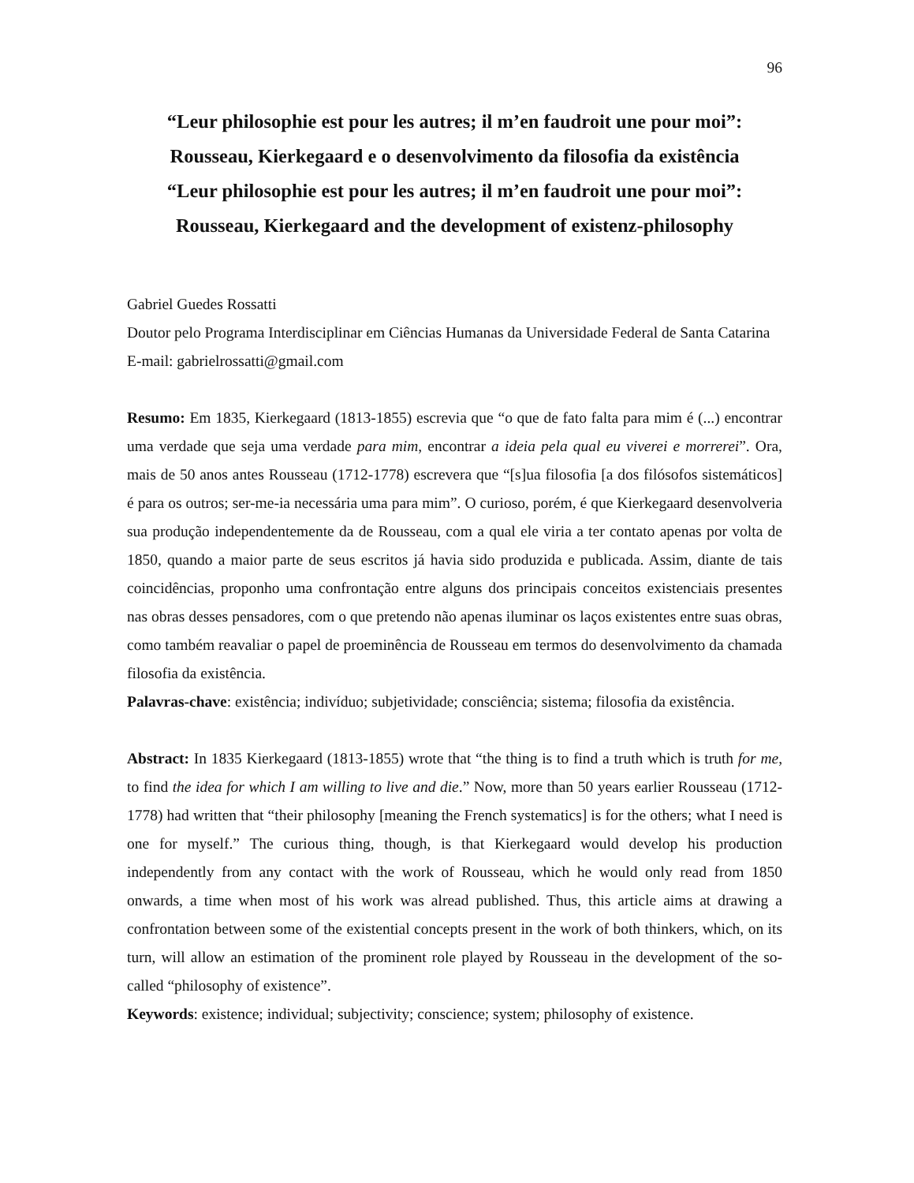96
“Leur philosophie est pour les autres; il m’en faudroit une pour moi”:
Rousseau, Kierkegaard e o desenvolvimento da filosofia da existência
“Leur philosophie est pour les autres; il m’en faudroit une pour moi”:
Rousseau, Kierkegaard and the development of existenz-philosophy
Gabriel Guedes Rossatti
Doutor pelo Programa Interdisciplinar em Ciências Humanas da Universidade Federal de Santa Catarina
E-mail: gabrielrossatti@gmail.com
Resumo: Em 1835, Kierkegaard (1813-1855) escrevia que “o que de fato falta para mim é (...) encontrar uma verdade que seja uma verdade para mim, encontrar a ideia pela qual eu viverei e morrerei”. Ora, mais de 50 anos antes Rousseau (1712-1778) escrevera que “[s]ua filosofia [a dos filósofos sistemáticos] é para os outros; ser-me-ia necessária uma para mim”. O curioso, porém, é que Kierkegaard desenvolveria sua produção independentemente da de Rousseau, com a qual ele viria a ter contato apenas por volta de 1850, quando a maior parte de seus escritos já havia sido produzida e publicada. Assim, diante de tais coincidências, proponho uma confrontação entre alguns dos principais conceitos existenciais presentes nas obras desses pensadores, com o que pretendo não apenas iluminar os laços existentes entre suas obras, como também reavaliar o papel de proeminência de Rousseau em termos do desenvolvimento da chamada filosofia da existência.
Palavras-chave: existência; indivíduo; subjetividade; consciência; sistema; filosofia da existência.
Abstract: In 1835 Kierkegaard (1813-1855) wrote that “the thing is to find a truth which is truth for me, to find the idea for which I am willing to live and die.” Now, more than 50 years earlier Rousseau (1712-1778) had written that “their philosophy [meaning the French systematics] is for the others; what I need is one for myself.” The curious thing, though, is that Kierkegaard would develop his production independently from any contact with the work of Rousseau, which he would only read from 1850 onwards, a time when most of his work was alread published. Thus, this article aims at drawing a confrontation between some of the existential concepts present in the work of both thinkers, which, on its turn, will allow an estimation of the prominent role played by Rousseau in the development of the so-called “philosophy of existence”.
Keywords: existence; individual; subjectivity; conscience; system; philosophy of existence.